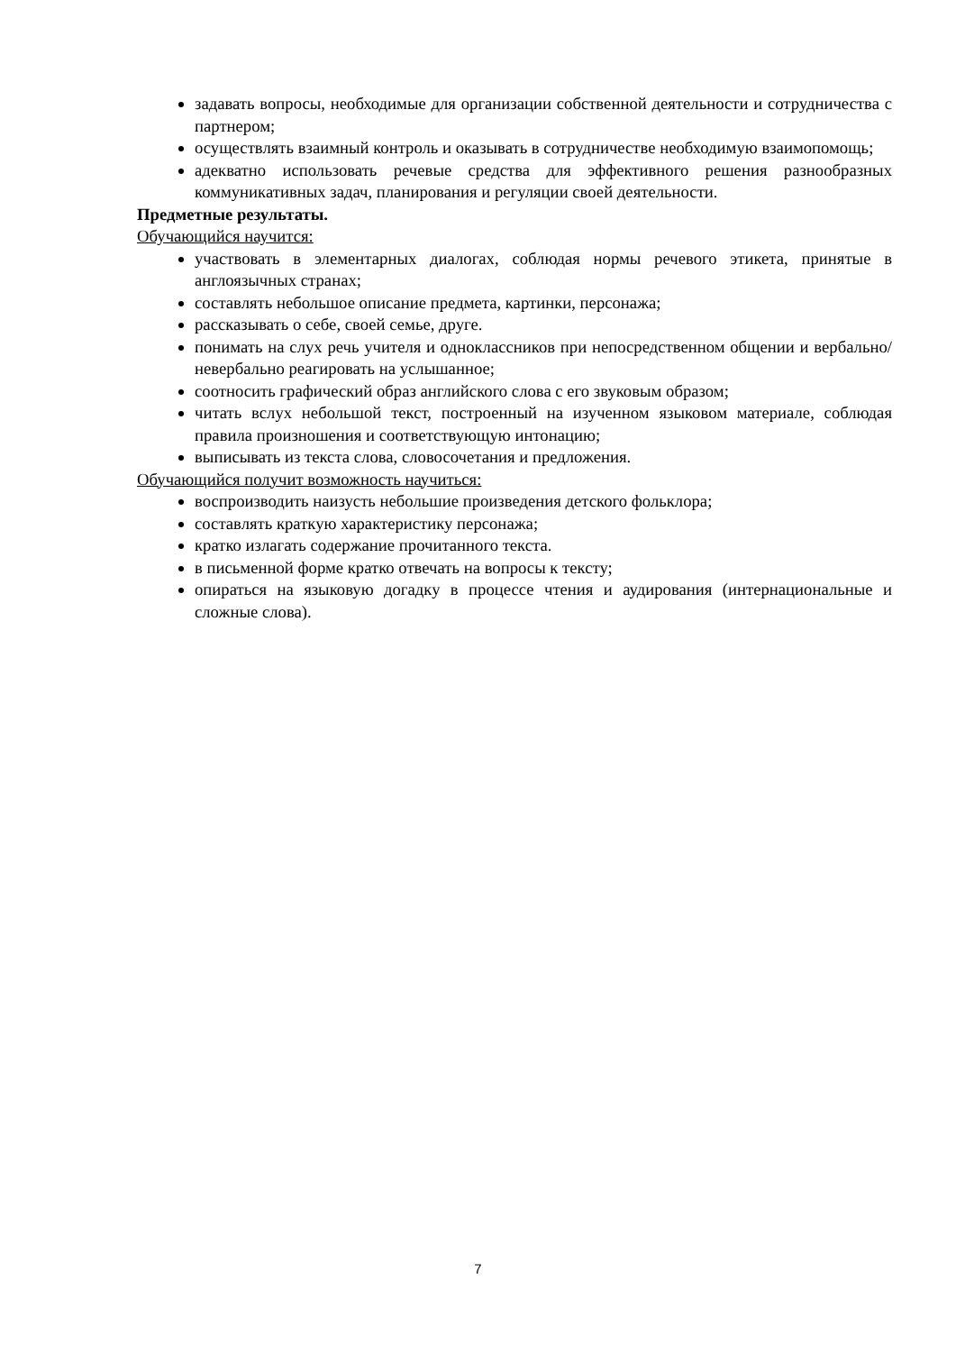задавать вопросы, необходимые для организации собственной деятельности и сотрудничества с партнером;
осуществлять взаимный контроль и оказывать в сотрудничестве необходимую взаимопомощь;
адекватно использовать речевые средства для эффективного решения разнообразных коммуникативных задач, планирования и регуляции своей деятельности.
Предметные результаты.
Обучающийся научится:
участвовать в элементарных диалогах, соблюдая нормы речевого этикета, принятые в англоязычных странах;
составлять небольшое описание предмета, картинки, персонажа;
рассказывать о себе, своей семье, друге.
понимать на слух речь учителя и одноклассников при непосредственном общении и вербально/невербально реагировать на услышанное;
соотносить графический образ английского слова с его звуковым образом;
читать вслух небольшой текст, построенный на изученном языковом материале, соблюдая правила произношения и соответствующую интонацию;
выписывать из текста слова, словосочетания и предложения.
Обучающийся получит возможность научиться:
воспроизводить наизусть небольшие произведения детского фольклора;
составлять краткую характеристику персонажа;
кратко излагать содержание прочитанного текста.
в письменной форме кратко отвечать на вопросы к тексту;
опираться на языковую догадку в процессе чтения и аудирования (интернациональные и сложные слова).
7